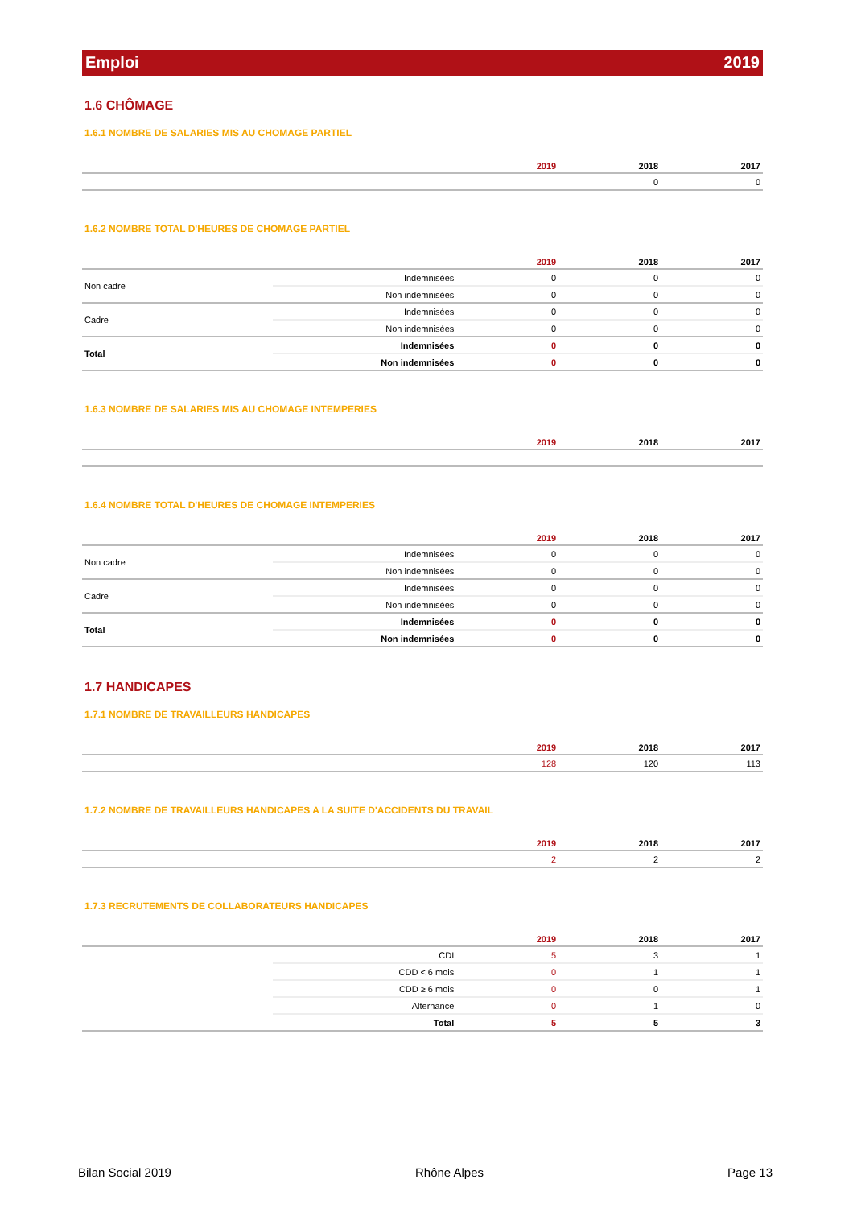Emploi 2019
1.6 CHÔMAGE
1.6.1 NOMBRE DE SALARIES MIS AU CHOMAGE PARTIEL
| | 2019 | 2018 | 2017 |
| --- | --- | --- | --- |
| | | 0 | 0 |
1.6.2 NOMBRE TOTAL D'HEURES DE CHOMAGE PARTIEL
| | | 2019 | 2018 | 2017 |
| --- | --- | --- | --- | --- |
| Non cadre | Indemnisées | 0 | 0 | 0 |
| | Non indemnisées | 0 | 0 | 0 |
| Cadre | Indemnisées | 0 | 0 | 0 |
| | Non indemnisées | 0 | 0 | 0 |
| Total | Indemnisées | 0 | 0 | 0 |
| | Non indemnisées | 0 | 0 | 0 |
1.6.3 NOMBRE DE SALARIES MIS AU CHOMAGE INTEMPERIES
| | 2019 | 2018 | 2017 |
| --- | --- | --- | --- |
1.6.4 NOMBRE TOTAL D'HEURES DE CHOMAGE INTEMPERIES
| | | 2019 | 2018 | 2017 |
| --- | --- | --- | --- | --- |
| Non cadre | Indemnisées | 0 | 0 | 0 |
| | Non indemnisées | 0 | 0 | 0 |
| Cadre | Indemnisées | 0 | 0 | 0 |
| | Non indemnisées | 0 | 0 | 0 |
| Total | Indemnisées | 0 | 0 | 0 |
| | Non indemnisées | 0 | 0 | 0 |
1.7 HANDICAPES
1.7.1 NOMBRE DE TRAVAILLEURS HANDICAPES
| | 2019 | 2018 | 2017 |
| --- | --- | --- | --- |
| | 128 | 120 | 113 |
1.7.2 NOMBRE DE TRAVAILLEURS HANDICAPES A LA SUITE D'ACCIDENTS DU TRAVAIL
| | 2019 | 2018 | 2017 |
| --- | --- | --- | --- |
| | 2 | 2 | 2 |
1.7.3 RECRUTEMENTS DE COLLABORATEURS HANDICAPES
| | | 2019 | 2018 | 2017 |
| --- | --- | --- | --- | --- |
| | CDI | 5 | 3 | 1 |
| | CDD < 6 mois | 0 | 1 | 1 |
| | CDD ≥ 6 mois | 0 | 0 | 1 |
| | Alternance | 0 | 1 | 0 |
| | Total | 5 | 5 | 3 |
Bilan Social 2019 Rhône Alpes Page 13